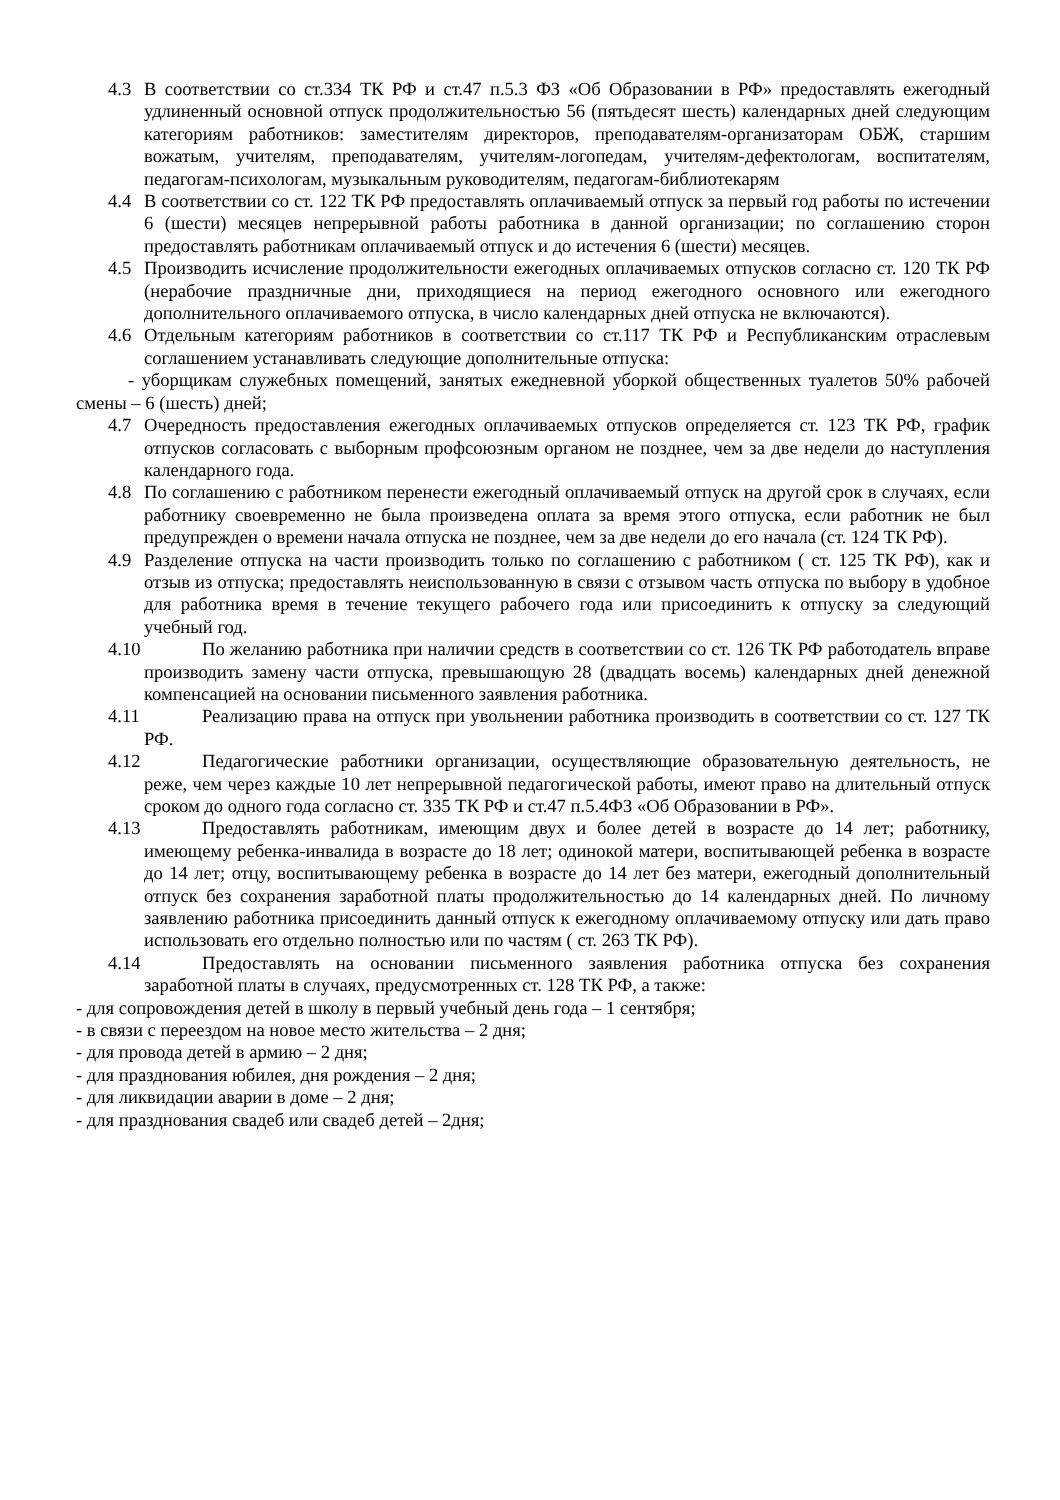4.3 В соответствии со ст.334 ТК РФ и ст.47 п.5.3 ФЗ «Об Образовании в РФ» предоставлять ежегодный удлиненный основной отпуск продолжительностью 56 (пятьдесят шесть) календарных дней следующим категориям работников: заместителям директоров, преподавателям-организаторам ОБЖ, старшим вожатым, учителям, преподавателям, учителям-логопедам, учителям-дефектологам, воспитателям, педагогам-психологам, музыкальным руководителям, педагогам-библиотекарям
4.4 В соответствии со ст. 122 ТК РФ предоставлять оплачиваемый отпуск за первый год работы по истечении 6 (шести) месяцев непрерывной работы работника в данной организации; по соглашению сторон предоставлять работникам оплачиваемый отпуск и до истечения 6 (шести) месяцев.
4.5 Производить исчисление продолжительности ежегодных оплачиваемых отпусков согласно ст. 120 ТК РФ (нерабочие праздничные дни, приходящиеся на период ежегодного основного или ежегодного дополнительного оплачиваемого отпуска, в число календарных дней отпуска не включаются).
4.6 Отдельным категориям работников в соответствии со ст.117 ТК РФ и Республиканским отраслевым соглашением устанавливать следующие дополнительные отпуска:
- уборщикам служебных помещений, занятых ежедневной уборкой общественных туалетов 50% рабочей смены – 6 (шесть) дней;
4.7 Очередность предоставления ежегодных оплачиваемых отпусков определяется ст. 123 ТК РФ, график отпусков согласовать с выборным профсоюзным органом не позднее, чем за две недели до наступления календарного года.
4.8 По соглашению с работником перенести ежегодный оплачиваемый отпуск на другой срок в случаях, если работнику своевременно не была произведена оплата за время этого отпуска, если работник не был предупрежден о времени начала отпуска не позднее, чем за две недели до его начала (ст. 124 ТК РФ).
4.9 Разделение отпуска на части производить только по соглашению с работником ( ст. 125 ТК РФ), как и отзыв из отпуска; предоставлять неиспользованную в связи с отзывом часть отпуска по выбору в удобное для работника время в течение текущего рабочего года или присоединить к отпуску за следующий учебный год.
4.10 По желанию работника при наличии средств в соответствии со ст. 126 ТК РФ работодатель вправе производить замену части отпуска, превышающую 28 (двадцать восемь) календарных дней денежной компенсацией на основании письменного заявления работника.
4.11 Реализацию права на отпуск при увольнении работника производить в соответствии со ст. 127 ТК РФ.
4.12 Педагогические работники организации, осуществляющие образовательную деятельность, не реже, чем через каждые 10 лет непрерывной педагогической работы, имеют право на длительный отпуск сроком до одного года согласно ст. 335 ТК РФ и ст.47 п.5.4ФЗ «Об Образовании в РФ».
4.13 Предоставлять работникам, имеющим двух и более детей в возрасте до 14 лет; работнику, имеющему ребенка-инвалида в возрасте до 18 лет; одинокой матери, воспитывающей ребенка в возрасте до 14 лет; отцу, воспитывающему ребенка в возрасте до 14 лет без матери, ежегодный дополнительный отпуск без сохранения заработной платы продолжительностью до 14 календарных дней. По личному заявлению работника присоединить данный отпуск к ежегодному оплачиваемому отпуску или дать право использовать его отдельно полностью или по частям ( ст. 263 ТК РФ).
4.14 Предоставлять на основании письменного заявления работника отпуска без сохранения заработной платы в случаях, предусмотренных ст. 128 ТК РФ, а также:
- для сопровождения детей в школу в первый учебный день года – 1 сентября;
- в связи с переездом на новое место жительства – 2 дня;
- для провода детей в армию – 2 дня;
- для празднования юбилея, дня рождения – 2 дня;
- для ликвидации аварии в доме – 2 дня;
- для празднования свадеб или свадеб детей – 2дня;